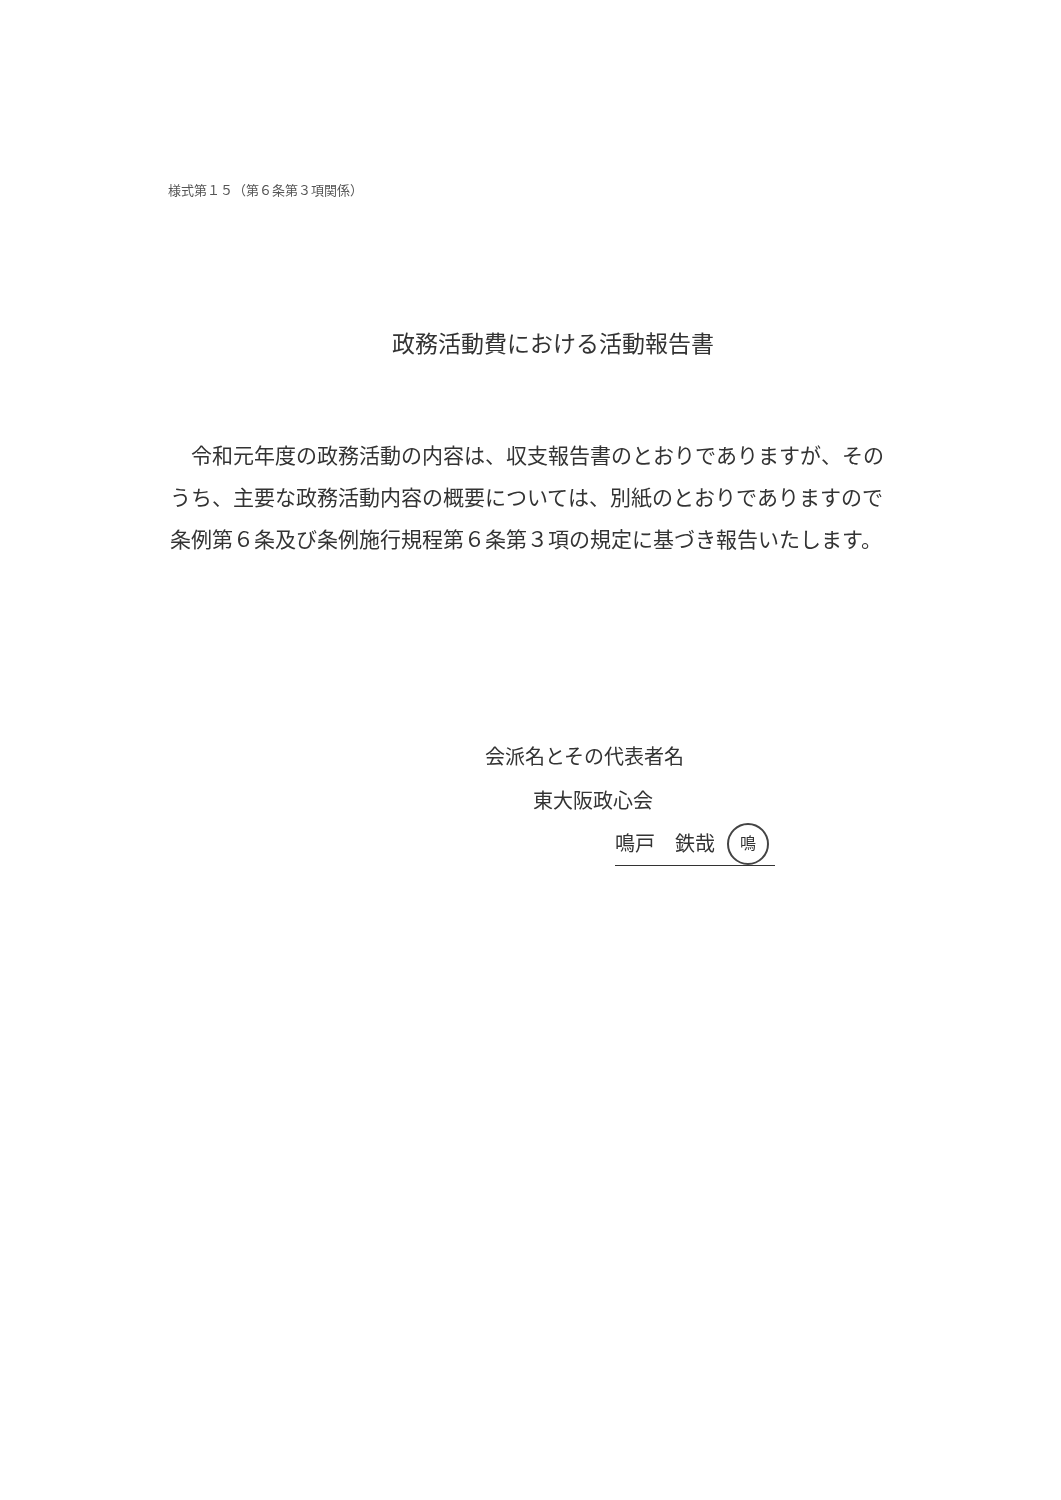様式第１５（第６条第３項関係）
政務活動費における活動報告書
令和元年度の政務活動の内容は、収支報告書のとおりでありますが、そのうち、主要な政務活動内容の概要については、別紙のとおりでありますので条例第６条及び条例施行規程第６条第３項の規定に基づき報告いたします。
会派名とその代表者名
東大阪政心会
鳴戸　鉄哉 鳴